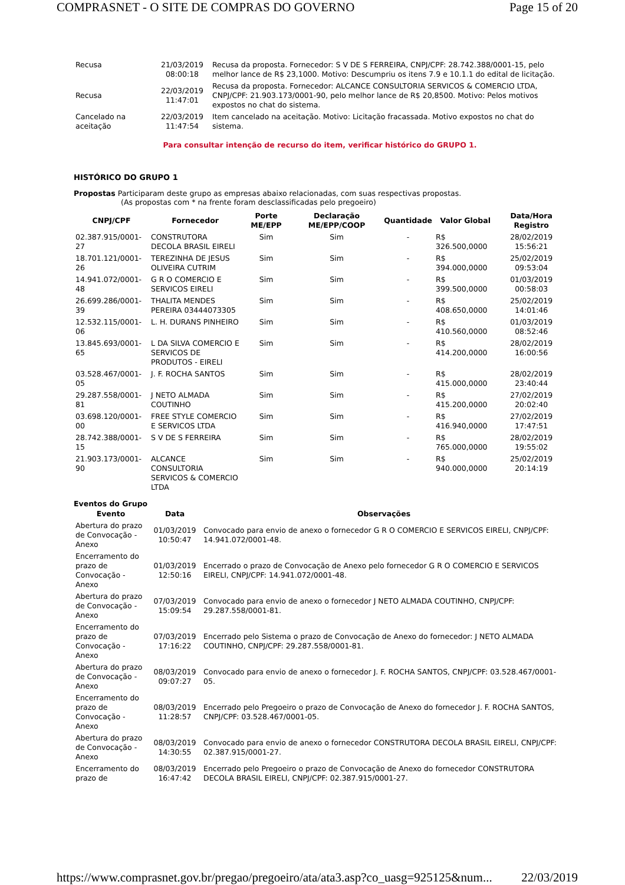COMPRASNET - O SITE DE COMPRAS DO GOVERNO Page 15 of 20
| Recusa | 21/03/2019 08:00:18 | Recusa da proposta. Fornecedor: S V DE S FERREIRA, CNPJ/CPF: 28.742.388/0001-15, pelo melhor lance de R$ 23,1000. Motivo: Descumpriu os itens 7.9 e 10.1.1 do edital de licitação. |
| Recusa | 22/03/2019 11:47:01 | Recusa da proposta. Fornecedor: ALCANCE CONSULTORIA SERVICOS & COMERCIO LTDA, CNPJ/CPF: 21.903.173/0001-90, pelo melhor lance de R$ 20,8500. Motivo: Pelos motivos expostos no chat do sistema. |
| Cancelado na aceitação | 22/03/2019 11:47:54 | Item cancelado na aceitação. Motivo: Licitação fracassada. Motivo expostos no chat do sistema. |
Para consultar intenção de recurso do item, verificar histórico do GRUPO 1.
HISTÓRICO DO GRUPO 1
Propostas Participaram deste grupo as empresas abaixo relacionadas, com suas respectivas propostas.
(As propostas com * na frente foram desclassificadas pelo pregoeiro)
| CNPJ/CPF | Fornecedor | Porte ME/EPP | Declaração ME/EPP/COOP | Quantidade | Valor Global | Data/Hora Registro |
| --- | --- | --- | --- | --- | --- | --- |
| 02.387.915/0001-27 | CONSTRUTORA DECOLA BRASIL EIRELI | Sim | Sim | - | R$ 326.500,0000 | 28/02/2019 15:56:21 |
| 18.701.121/0001-26 | TEREZINHA DE JESUS OLIVEIRA CUTRIM | Sim | Sim | - | R$ 394.000,0000 | 25/02/2019 09:53:04 |
| 14.941.072/0001-48 | G R O COMERCIO E SERVICOS EIRELI | Sim | Sim | - | R$ 399.500,0000 | 01/03/2019 00:58:03 |
| 26.699.286/0001-39 | THALITA MENDES PEREIRA 03444073305 | Sim | Sim | - | R$ 408.650,0000 | 25/02/2019 14:01:46 |
| 12.532.115/0001-06 | L. H. DURANS PINHEIRO | Sim | Sim | - | R$ 410.560,0000 | 01/03/2019 08:52:46 |
| 13.845.693/0001-65 | L DA SILVA COMERCIO E SERVICOS DE PRODUTOS - EIRELI | Sim | Sim | - | R$ 414.200,0000 | 28/02/2019 16:00:56 |
| 03.528.467/0001-05 | J. F. ROCHA SANTOS | Sim | Sim | - | R$ 415.000,0000 | 28/02/2019 23:40:44 |
| 29.287.558/0001-81 | J NETO ALMADA COUTINHO | Sim | Sim | - | R$ 415.200,0000 | 27/02/2019 20:02:40 |
| 03.698.120/0001-00 | FREE STYLE COMERCIO E SERVICOS LTDA | Sim | Sim | - | R$ 416.940,0000 | 27/02/2019 17:47:51 |
| 28.742.388/0001-15 | S V DE S FERREIRA | Sim | Sim | - | R$ 765.000,0000 | 28/02/2019 19:55:02 |
| 21.903.173/0001-90 | ALCANCE CONSULTORIA SERVICOS & COMERCIO LTDA | Sim | Sim | - | R$ 940.000,0000 | 25/02/2019 20:14:19 |
Eventos do Grupo
| Evento | Data | Observações |
| --- | --- | --- |
| Abertura do prazo de Convocação - Anexo | 01/03/2019 10:50:47 | Convocado para envio de anexo o fornecedor G R O COMERCIO E SERVICOS EIRELI, CNPJ/CPF: 14.941.072/0001-48. |
| Encerramento do prazo de Convocação - Anexo | 01/03/2019 12:50:16 | Encerrado o prazo de Convocação de Anexo pelo fornecedor G R O COMERCIO E SERVICOS EIRELI, CNPJ/CPF: 14.941.072/0001-48. |
| Abertura do prazo de Convocação - Anexo | 07/03/2019 15:09:54 | Convocado para envio de anexo o fornecedor J NETO ALMADA COUTINHO, CNPJ/CPF: 29.287.558/0001-81. |
| Encerramento do prazo de Convocação - Anexo | 07/03/2019 17:16:22 | Encerrado pelo Sistema o prazo de Convocação de Anexo do fornecedor: J NETO ALMADA COUTINHO, CNPJ/CPF: 29.287.558/0001-81. |
| Abertura do prazo de Convocação - Anexo | 08/03/2019 09:07:27 | Convocado para envio de anexo o fornecedor J. F. ROCHA SANTOS, CNPJ/CPF: 03.528.467/0001-05. |
| Encerramento do prazo de Convocação - Anexo | 08/03/2019 11:28:57 | Encerrado pelo Pregoeiro o prazo de Convocação de Anexo do fornecedor J. F. ROCHA SANTOS, CNPJ/CPF: 03.528.467/0001-05. |
| Abertura do prazo de Convocação - Anexo | 08/03/2019 14:30:55 | Convocado para envio de anexo o fornecedor CONSTRUTORA DECOLA BRASIL EIRELI, CNPJ/CPF: 02.387.915/0001-27. |
| Encerramento do prazo de | 08/03/2019 16:47:42 | Encerrado pelo Pregoeiro o prazo de Convocação de Anexo do fornecedor CONSTRUTORA DECOLA BRASIL EIRELI, CNPJ/CPF: 02.387.915/0001-27. |
https://www.comprasnet.gov.br/pregao/pregoeiro/ata/ata3.asp?co_uasg=925125&num... 22/03/2019